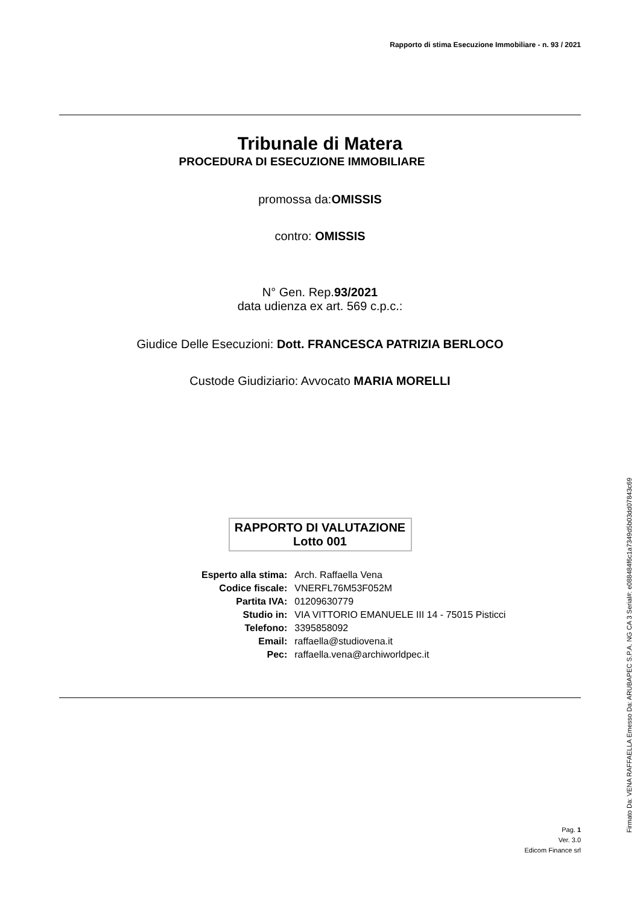Rapporto di stima Esecuzione Immobiliare - n. 93 / 2021
Tribunale di Matera
PROCEDURA DI ESECUZIONE IMMOBILIARE
promossa da:OMISSIS
contro: OMISSIS
N° Gen. Rep.93/2021
data udienza ex art. 569 c.p.c.:
Giudice Delle Esecuzioni: Dott. FRANCESCA PATRIZIA BERLOCO
Custode Giudiziario: Avvocato MARIA MORELLI
RAPPORTO DI VALUTAZIONE
Lotto 001
| Esperto alla stima: | Arch. Raffaella Vena |
| Codice fiscale: | VNERFL76M53F052M |
| Partita IVA: | 01209630779 |
| Studio in: | VIA VITTORIO EMANUELE III 14 - 75015 Pisticci |
| Telefono: | 3395858092 |
| Email: | raffaella@studiovena.it |
| Pec: | raffaella.vena@archiworldpec.it |
Pag. 1
Ver. 3.0
Edicom Finance srl
Firmato Da: VENA RAFFAELLA Emesso Da: ARUBAPEC S.P.A. NG CA 3 Serial#: e088484f6c1a7349d5b03dd07843c69